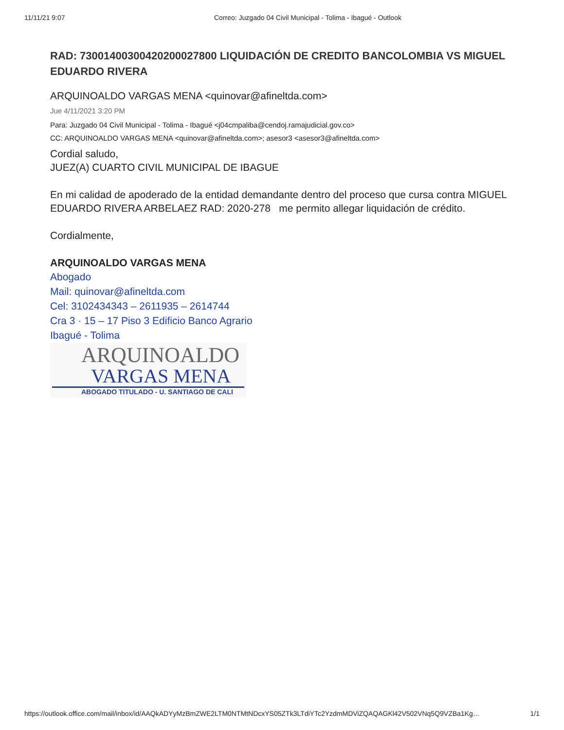11/11/21 9:07 Correo: Juzgado 04 Civil Municipal - Tolima - Ibagué - Outlook
RAD: 73001400300420200027800 LIQUIDACIÓN DE CREDITO BANCOLOMBIA VS MIGUEL EDUARDO RIVERA
ARQUINOALDO VARGAS MENA <quinovar@afineltda.com>
Jue 4/11/2021 3:20 PM
Para: Juzgado 04 Civil Municipal - Tolima - Ibagué <j04cmpaliba@cendoj.ramajudicial.gov.co>
CC: ARQUINOALDO VARGAS MENA <quinovar@afineltda.com>; asesor3 <asesor3@afineltda.com>
Cordial saludo,
JUEZ(A) CUARTO CIVIL MUNICIPAL DE IBAGUE
En mi calidad de apoderado de la entidad demandante dentro del proceso que cursa contra MIGUEL EDUARDO RIVERA ARBELAEZ RAD: 2020-278 me permito allegar liquidación de crédito.
Cordialmente,
ARQUINOALDO VARGAS MENA
Abogado
Mail: quinovar@afineltda.com
Cel: 3102434343 – 2611935 – 2614744
Cra 3 · 15 – 17 Piso 3 Edificio Banco Agrario
Ibagué - Tolima
ARQUINOALDO
VARGAS MENA
ABOGADO TITULADO - U. SANTIAGO DE CALI
https://outlook.office.com/mail/inbox/id/AAQkADYyMzBmZWE2LTM0NTMtNDcxYS05ZTk3LTdiYTc2YzdmMDViZQAQAGKl42V502VNq5Q9VZBa1Kg… 1/1